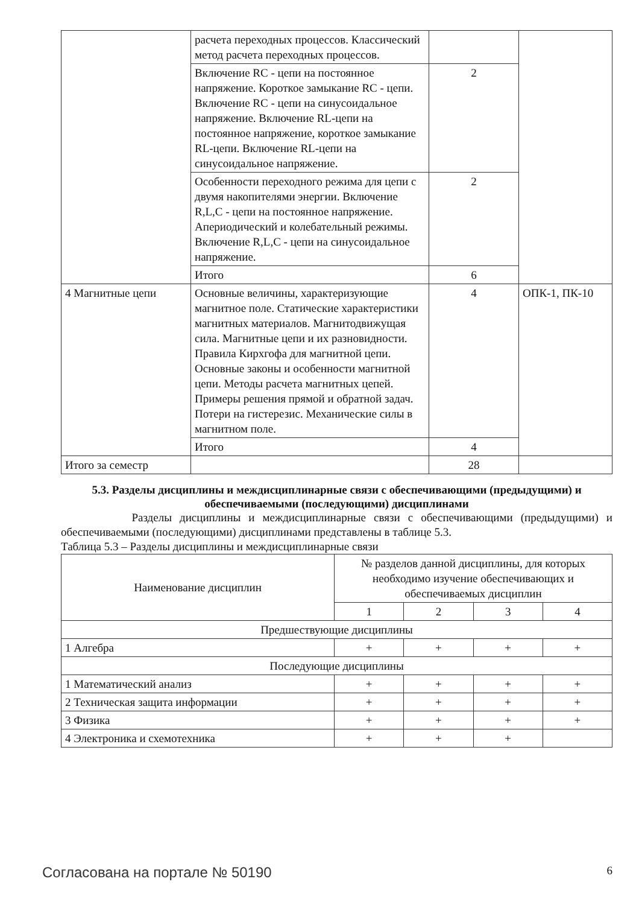| | расчета переходных процессов. Классический метод расчета переходных процессов. | | |
| | Включение RC - цепи на постоянное напряжение. Короткое замыкание RC - цепи. Включение RC - цепи на синусоидальное напряжение. Включение RL-цепи на постоянное напряжение, короткое замыкание RL-цепи. Включение RL-цепи на синусоидальное напряжение. | 2 | |
| | Особенности переходного режима для цепи с двумя накопителями энергии. Включение R,L,C - цепи на постоянное напряжение. Апериодический и колебательный режимы. Включение R,L,C - цепи на синусоидальное напряжение. | 2 | |
| | Итого | 6 | |
| 4 Магнитные цепи | Основные величины, характеризующие магнитное поле. Статические характеристики магнитных материалов. Магнитодвижущая сила. Магнитные цепи и их разновидности. Правила Кирхгофа для магнитной цепи. Основные законы и особенности магнитной цепи. Методы расчета магнитных цепей. Примеры решения прямой и обратной задач. Потери на гистерезис. Механические силы в магнитном поле. | 4 | ОПК-1, ПК-10 |
| | Итого | 4 | |
| Итого за семестр | | 28 | |
5.3. Разделы дисциплины и междисциплинарные связи с обеспечивающими (предыдущими) и обеспечиваемыми (последующими) дисциплинами
Разделы дисциплины и междисциплинарные связи с обеспечивающими (предыдущими) и обеспечиваемыми (последующими) дисциплинами представлены в таблице 5.3.
Таблица 5.3 – Разделы дисциплины и междисциплинарные связи
| Наименование дисциплин | № разделов данной дисциплины, для которых необходимо изучение обеспечивающих и обеспечиваемых дисциплин | | | |
| --- | --- | --- | --- | --- |
| | 1 | 2 | 3 | 4 |
| Предшествующие дисциплины | | | | |
| 1 Алгебра | + | + | + | + |
| Последующие дисциплины | | | | |
| 1 Математический анализ | + | + | + | + |
| 2 Техническая защита информации | + | + | + | + |
| 3 Физика | + | + | + | + |
| 4 Электроника и схемотехника | + | + | + | |
Согласована на портале № 50190 6